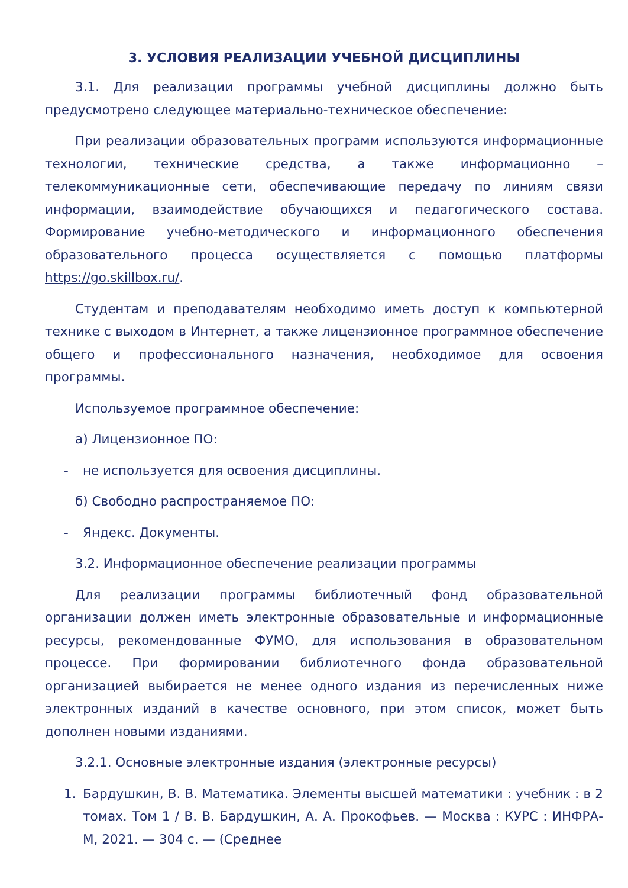3. УСЛОВИЯ РЕАЛИЗАЦИИ УЧЕБНОЙ ДИСЦИПЛИНЫ
3.1. Для реализации программы учебной дисциплины должно быть предусмотрено следующее материально-техническое обеспечение:
При реализации образовательных программ используются информационные технологии, технические средства, а также информационно – телекоммуникационные сети, обеспечивающие передачу по линиям связи информации, взаимодействие обучающихся и педагогического состава. Формирование учебно-методического и информационного обеспечения образовательного процесса осуществляется с помощью платформы https://go.skillbox.ru/.
Студентам и преподавателям необходимо иметь доступ к компьютерной технике с выходом в Интернет, а также лицензионное программное обеспечение общего и профессионального назначения, необходимое для освоения программы.
Используемое программное обеспечение:
а) Лицензионное ПО:
- не используется для освоения дисциплины.
б) Свободно распространяемое ПО:
- Яндекс. Документы.
3.2. Информационное обеспечение реализации программы
Для реализации программы библиотечный фонд образовательной организации должен иметь электронные образовательные и информационные ресурсы, рекомендованные ФУМО, для использования в образовательном процессе. При формировании библиотечного фонда образовательной организацией выбирается не менее одного издания из перечисленных ниже электронных изданий в качестве основного, при этом список, может быть дополнен новыми изданиями.
3.2.1. Основные электронные издания (электронные ресурсы)
1. Бардушкин, В. В. Математика. Элементы высшей математики : учебник : в 2 томах. Том 1 / В. В. Бардушкин, А. А. Прокофьев. — Москва : КУРС : ИНФРА-М, 2021. — 304 с. — (Среднее